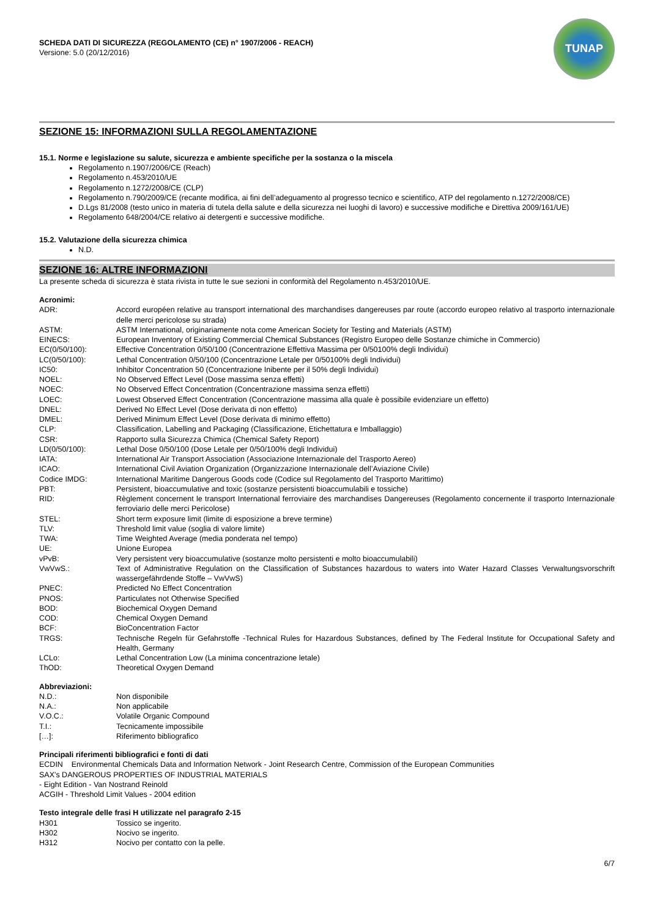SCHEDA DATI DI SICUREZZA (REGOLAMENTO (CE) n° 1907/2006 - REACH)
Versione: 5.0 (20/12/2016)
TUNAP
SEZIONE 15: INFORMAZIONI SULLA REGOLAMENTAZIONE
15.1. Norme e legislazione su salute, sicurezza e ambiente specifiche per la sostanza o la miscela
Regolamento n.1907/2006/CE (Reach)
Regolamento n.453/2010/UE
Regolamento n.1272/2008/CE (CLP)
Regolamento n.790/2009/CE (recante modifica, ai fini dell’adeguamento al progresso tecnico e scientifico, ATP del regolamento n.1272/2008/CE)
D.Lgs 81/2008 (testo unico in materia di tutela della salute e della sicurezza nei luoghi di lavoro) e successive modifiche e Direttiva 2009/161/UE)
Regolamento 648/2004/CE relativo ai detergenti e successive modifiche.
15.2. Valutazione della sicurezza chimica
N.D.
SEZIONE 16: ALTRE INFORMAZIONI
La presente scheda di sicurezza è stata rivista in tutte le sue sezioni in conformità del Regolamento n.453/2010/UE.
Acronimi:
| ADR: | Accord européen relative au transport international des marchandises dangereuses par route (accordo europeo relativo al trasporto internazionale delle merci pericolose su strada) |
| ASTM: | ASTM International, originariamente nota come American Society for Testing and Materials (ASTM) |
| EINECS: | European Inventory of Existing Commercial Chemical Substances (Registro Europeo delle Sostanze chimiche in Commercio) |
| EC(0/50/100): | Effective Concentration 0/50/100 (Concentrazione Effettiva Massima per 0/50100% degli Individui) |
| LC(0/50/100): | Lethal Concentration 0/50/100 (Concentrazione Letale per 0/50100% degli Individui) |
| IC50: | Inhibitor Concentration 50 (Concentrazione Inibente per il 50% degli Individui) |
| NOEL: | No Observed Effect Level (Dose massima senza effetti) |
| NOEC: | No Observed Effect Concentration (Concentrazione massima senza effetti) |
| LOEC: | Lowest Observed Effect Concentration (Concentrazione massima alla quale è possibile evidenziare un effetto) |
| DNEL: | Derived No Effect Level (Dose derivata di non effetto) |
| DMEL: | Derived Minimum Effect Level (Dose derivata di minimo effetto) |
| CLP: | Classification, Labelling and Packaging (Classificazione, Etichettatura e Imballaggio) |
| CSR: | Rapporto sulla Sicurezza Chimica (Chemical Safety Report) |
| LD(0/50/100): | Lethal Dose 0/50/100 (Dose Letale per 0/50/100% degli Individui) |
| IATA: | International Air Transport Association (Associazione Internazionale del Trasporto Aereo) |
| ICAO: | International Civil Aviation Organization (Organizzazione Internazionale dell’Aviazione Civile) |
| Codice IMDG: | International Maritime Dangerous Goods code (Codice sul Regolamento del Trasporto Marittimo) |
| PBT: | Persistent, bioaccumulative and toxic (sostanze persistenti bioaccumulabili e tossiche) |
| RID: | Règlement concernent le transport International ferroviaire des marchandises Dangereuses (Regolamento concernente il trasporto Internazionale ferroviario delle merci Pericolose) |
| STEL: | Short term exposure limit (limite di esposizione a breve termine) |
| TLV: | Threshold limit value (soglia di valore limite) |
| TWA: | Time Weighted Average (media ponderata nel tempo) |
| UE: | Unione Europea |
| vPvB: | Very persistent very bioaccumulative (sostanze molto persistenti e molto bioaccumulabili) |
| VwVwS.: | Text of Administrative Regulation on the Classification of Substances hazardous to waters into Water Hazard Classes Verwaltungsvorschrift wassergefährdende Stoffe – VwVwS) |
| PNEC: | Predicted No Effect Concentration |
| PNOS: | Particulates not Otherwise Specified |
| BOD: | Biochemical Oxygen Demand |
| COD: | Chemical Oxygen Demand |
| BCF: | BioConcentration Factor |
| TRGS: | Technische Regeln für Gefahrstoffe -Technical Rules for Hazardous Substances, defined by The Federal Institute for Occupational Safety and Health, Germany |
| LCLo: | Lethal Concentration Low (La minima concentrazione letale) |
| ThOD: | Theoretical Oxygen Demand |
Abbreviazioni:
| N.D.: | Non disponibile |
| N.A.: | Non applicabile |
| V.O.C.: | Volatile Organic Compound |
| T.I.: | Tecnicamente impossibile |
| […]: | Riferimento bibliografico |
Principali riferimenti bibliografici e fonti di dati
ECDIN Environmental Chemicals Data and Information Network - Joint Research Centre, Commission of the European Communities
SAX's DANGEROUS PROPERTIES OF INDUSTRIAL MATERIALS
- Eight Edition - Van Nostrand Reinold
ACGIH - Threshold Limit Values - 2004 edition
Testo integrale delle frasi H utilizzate nel paragrafo 2-15
| H301 | Tossico se ingerito. |
| H302 | Nocivo se ingerito. |
| H312 | Nocivo per contatto con la pelle. |
6/7